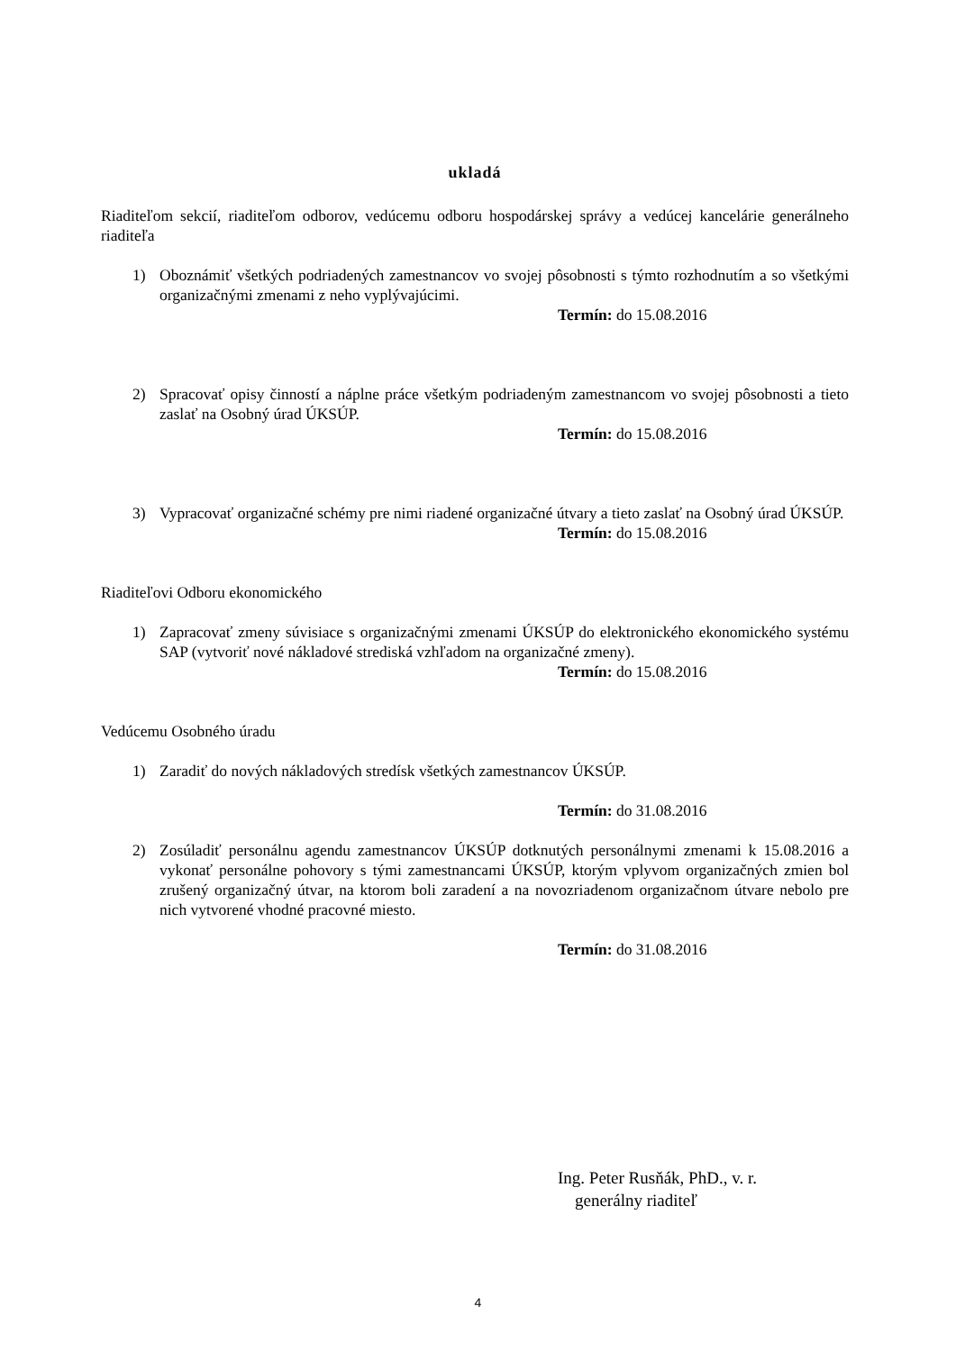ukladá
Riaditeľom sekcií, riaditeľom odborov, vedúcemu odboru hospodárskej správy a vedúcej kancelárie generálneho riaditeľa
1) Oboznámiť všetkých podriadených zamestnancov vo svojej pôsobnosti s týmto rozhodnutím a so všetkými organizačnými zmenami z neho vyplývajúcimi.
Termín: do 15.08.2016
2) Spracovať opisy činností a náplne práce všetkým podriadeným zamestnancom vo svojej pôsobnosti a tieto zaslať na Osobný úrad ÚKSÚP.
Termín: do 15.08.2016
3) Vypracovať organizačné schémy pre nimi riadené organizačné útvary a tieto zaslať na Osobný úrad ÚKSÚP.
Termín: do 15.08.2016
Riaditeľovi Odboru ekonomického
1) Zapracovať zmeny súvisiace s organizačnými zmenami ÚKSÚP do elektronického ekonomického systému SAP (vytvoriť nové nákladové strediská vzhľadom na organizačné zmeny).
Termín: do 15.08.2016
Vedúcemu Osobného úradu
1) Zaradiť do nových nákladových stredísk všetkých zamestnancov ÚKSÚP.
Termín: do 31.08.2016
2) Zosúladiť personálnu agendu zamestnancov ÚKSÚP dotknutých personálnymi zmenami k 15.08.2016 a vykonať personálne pohovory s tými zamestnancami ÚKSÚP, ktorým vplyvom organizačných zmien bol zrušený organizačný útvar, na ktorom boli zaradení a na novozriadenom organizačnom útvare nebolo pre nich vytvorené vhodné pracovné miesto.
Termín: do 31.08.2016
Ing. Peter Rusňák, PhD., v. r.
generálny riaditeľ
4